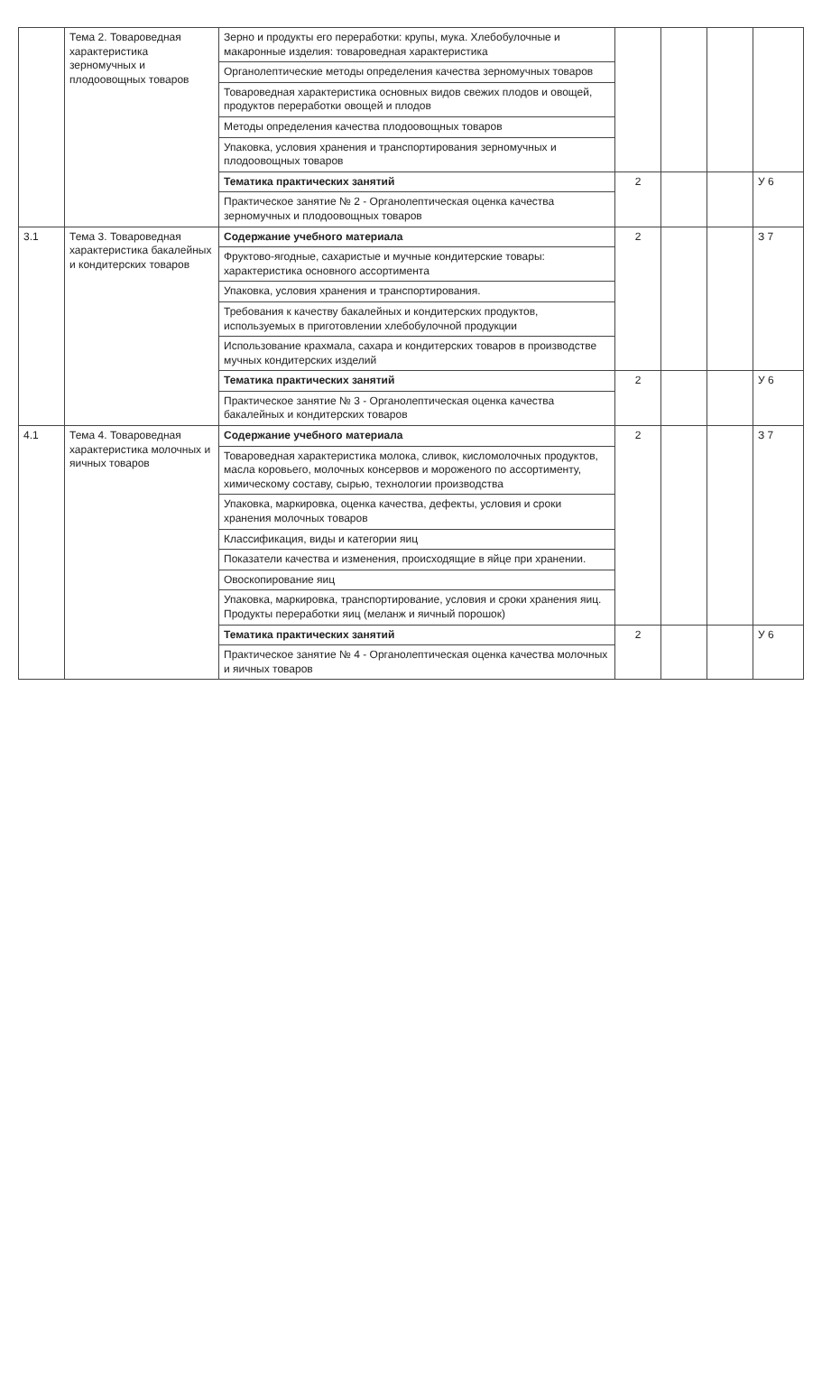| | Тема 2. Товароведная характеристика зерномучных и плодоовощных товаров | Зерно и продукты его переработки: крупы, мука. Хлебобулочные и макаронные изделия: товароведная характеристика | | | | |
| | | Органолептические методы определения качества зерномучных товаров | | | | |
| | | Товароведная характеристика основных видов свежих плодов и овощей, продуктов переработки овощей и плодов | | | | |
| | | Методы определения качества плодоовощных товаров | | | | |
| | | Упаковка, условия хранения и транспортирования зерномучных и плодоовощных товаров | | | | |
| | | Тематика практических занятий | 2 | | | У 6 |
| | | Практическое занятие № 2 - Органолептическая оценка качества зерномучных и плодоовощных товаров | | | | |
| 3.1 | Тема 3. Товароведная характеристика бакалейных и кондитерских товаров | Содержание учебного материала | 2 | | | З 7 |
| | | Фруктово-ягодные, сахаристые и мучные кондитерские товары: характеристика основного ассортимента | | | | |
| | | Упаковка, условия хранения и транспортирования. | | | | |
| | | Требования к качеству бакалейных и кондитерских продуктов, используемых в приготовлении хлебобулочной продукции | | | | |
| | | Использование крахмала, сахара и кондитерских товаров в производстве мучных кондитерских изделий | | | | |
| | | Тематика практических занятий | 2 | | | У 6 |
| | | Практическое занятие № 3 - Органолептическая оценка качества бакалейных и кондитерских товаров | | | | |
| 4.1 | Тема 4. Товароведная характеристика молочных и яичных товаров | Содержание учебного материала | 2 | | | З 7 |
| | | Товароведная характеристика молока, сливок, кисломолочных продуктов, масла коровьего, молочных консервов и мороженого по ассортименту, химическому составу, сырью, технологии производства | | | | |
| | | Упаковка, маркировка, оценка качества, дефекты, условия и сроки хранения молочных товаров | | | | |
| | | Классификация, виды и категории яиц | | | | |
| | | Показатели качества и изменения, происходящие в яйце при хранении. | | | | |
| | | Овоскопирование яиц | | | | |
| | | Упаковка, маркировка, транспортирование, условия и сроки хранения яиц. Продукты переработки яиц (меланж и яичный порошок) | | | | |
| | | Тематика практических занятий | 2 | | | У 6 |
| | | Практическое занятие № 4 - Органолептическая оценка качества молочных и яичных товаров | | | | |